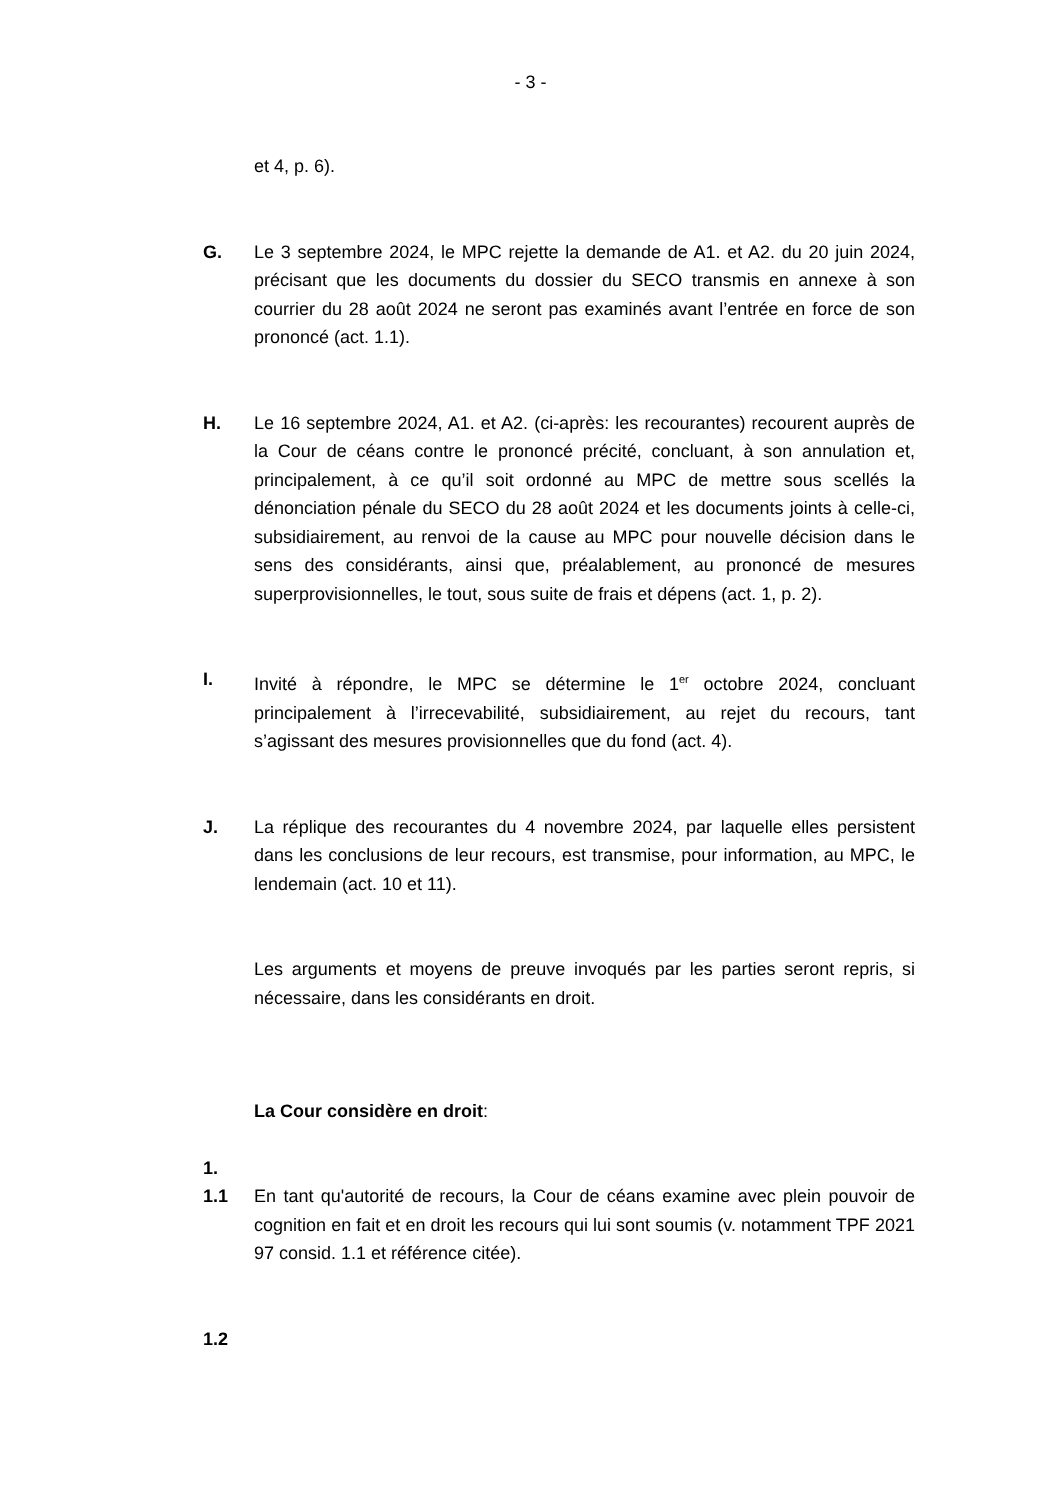- 3 -
et 4, p. 6).
G. Le 3 septembre 2024, le MPC rejette la demande de A1. et A2. du 20 juin 2024, précisant que les documents du dossier du SECO transmis en annexe à son courrier du 28 août 2024 ne seront pas examinés avant l’entrée en force de son prononcé (act. 1.1).
H. Le 16 septembre 2024, A1. et A2. (ci-après: les recourantes) recourent auprès de la Cour de céans contre le prononcé précité, concluant, à son annulation et, principalement, à ce qu’il soit ordonné au MPC de mettre sous scellés la dénonciation pénale du SECO du 28 août 2024 et les documents joints à celle-ci, subsidiairement, au renvoi de la cause au MPC pour nouvelle décision dans le sens des considérants, ainsi que, préalablement, au prononcé de mesures superprovisionnelles, le tout, sous suite de frais et dépens (act. 1, p. 2).
I. Invité à répondre, le MPC se détermine le 1<sup>er</sup> octobre 2024, concluant principalement à l’irrecevabilité, subsidiairement, au rejet du recours, tant s’agissant des mesures provisionnelles que du fond (act. 4).
J. La réplique des recourantes du 4 novembre 2024, par laquelle elles persistent dans les conclusions de leur recours, est transmise, pour information, au MPC, le lendemain (act. 10 et 11).
Les arguments et moyens de preuve invoqués par les parties seront repris, si nécessaire, dans les considérants en droit.
La Cour considère en droit:
1.
1.1 En tant qu'autorité de recours, la Cour de céans examine avec plein pouvoir de cognition en fait et en droit les recours qui lui sont soumis (v. notamment TPF 2021 97 consid. 1.1 et référence citée).
1.2